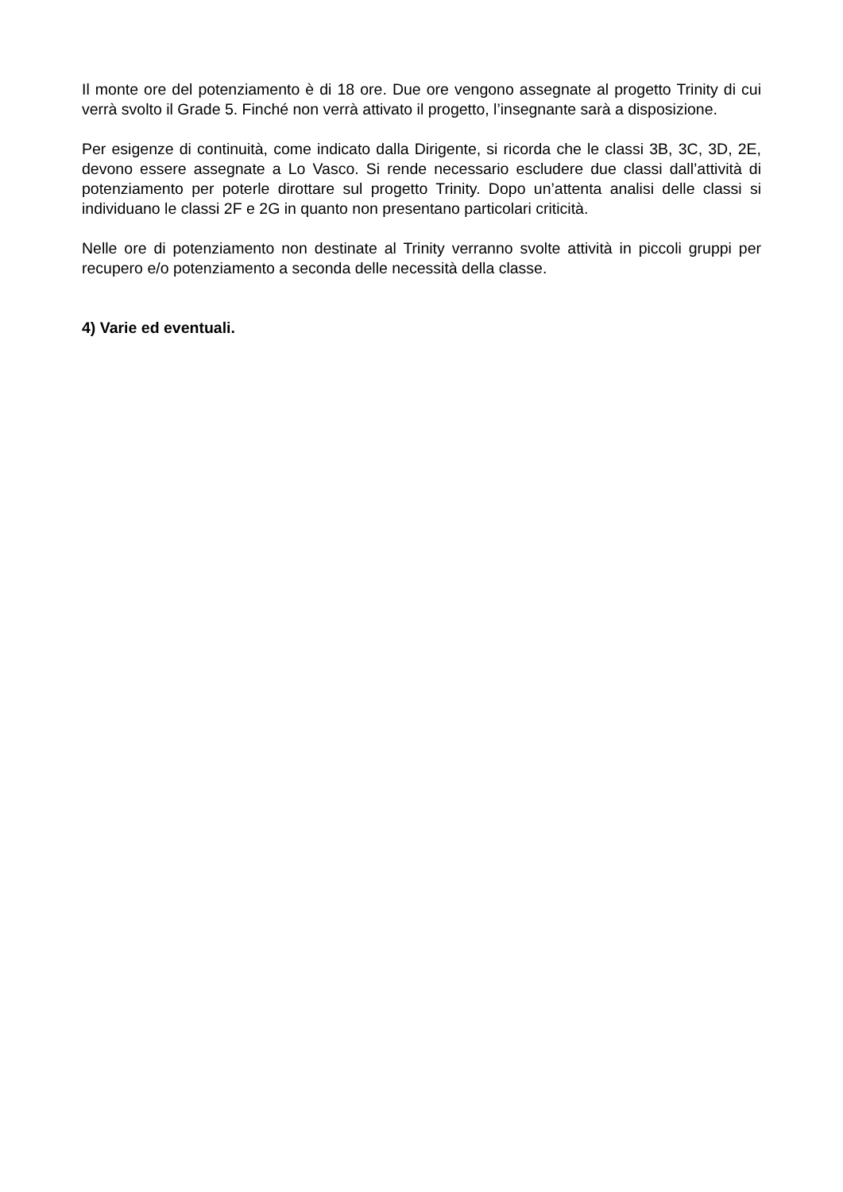Il monte ore del potenziamento è di 18 ore. Due ore vengono assegnate al progetto Trinity di cui verrà svolto il Grade 5. Finché non verrà attivato il progetto, l’insegnante sarà a disposizione.
Per esigenze di continuità, come indicato dalla Dirigente, si ricorda che le classi 3B, 3C, 3D, 2E, devono essere assegnate a Lo Vasco. Si rende necessario escludere due classi dall’attività di potenziamento per poterle dirottare sul progetto Trinity. Dopo un’attenta analisi delle classi si individuano le classi 2F e 2G in quanto non presentano particolari criticità.
Nelle ore di potenziamento non destinate al Trinity verranno svolte attività in piccoli gruppi per recupero e/o potenziamento a seconda delle necessità della classe.
4) Varie ed eventuali.